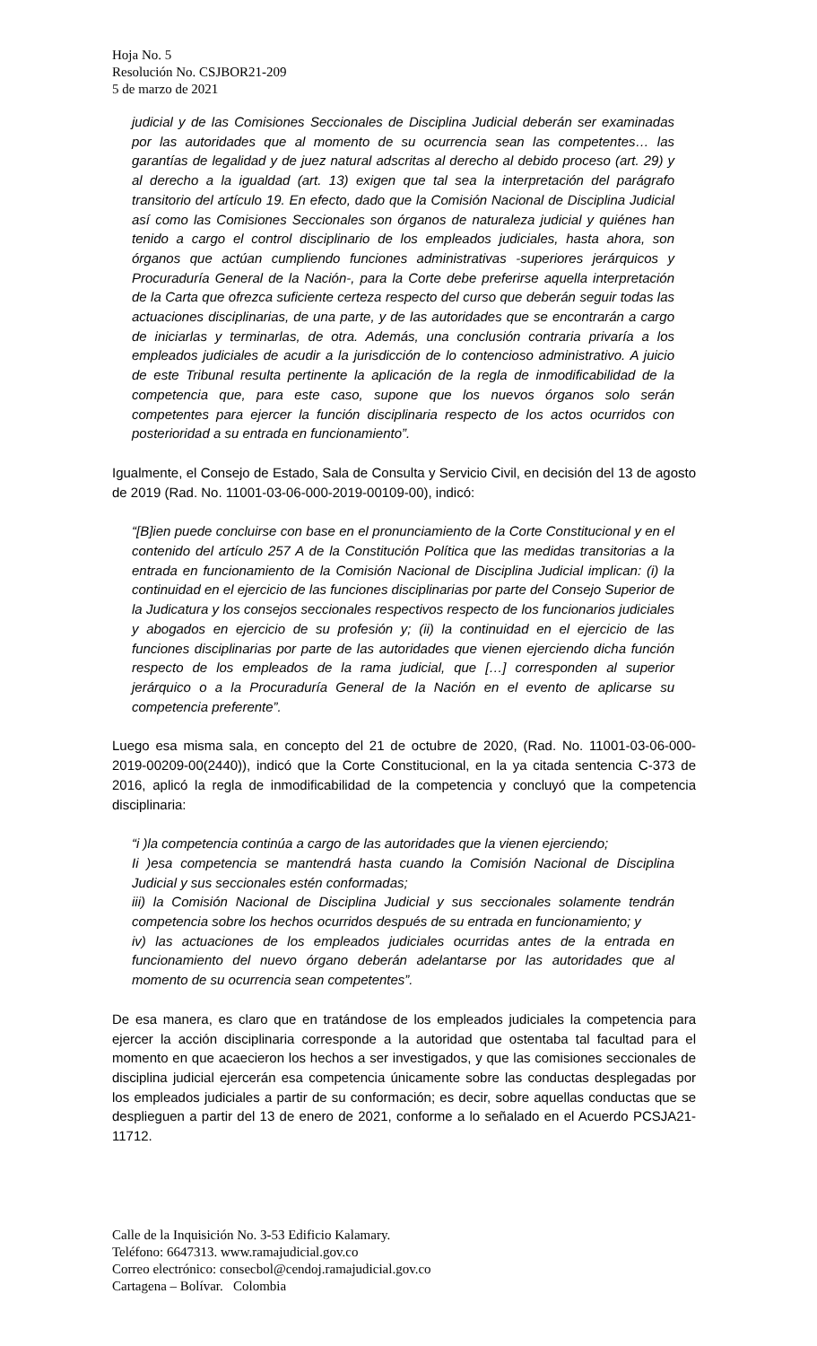Hoja No. 5
Resolución No. CSJBOR21-209
5 de marzo de 2021
judicial y de las Comisiones Seccionales de Disciplina Judicial deberán ser examinadas por las autoridades que al momento de su ocurrencia sean las competentes… las garantías de legalidad y de juez natural adscritas al derecho al debido proceso (art. 29) y al derecho a la igualdad (art. 13) exigen que tal sea la interpretación del parágrafo transitorio del artículo 19. En efecto, dado que la Comisión Nacional de Disciplina Judicial así como las Comisiones Seccionales son órganos de naturaleza judicial y quiénes han tenido a cargo el control disciplinario de los empleados judiciales, hasta ahora, son órganos que actúan cumpliendo funciones administrativas -superiores jerárquicos y Procuraduría General de la Nación-, para la Corte debe preferirse aquella interpretación de la Carta que ofrezca suficiente certeza respecto del curso que deberán seguir todas las actuaciones disciplinarias, de una parte, y de las autoridades que se encontrarán a cargo de iniciarlas y terminarlas, de otra. Además, una conclusión contraria privaría a los empleados judiciales de acudir a la jurisdicción de lo contencioso administrativo. A juicio de este Tribunal resulta pertinente la aplicación de la regla de inmodificabilidad de la competencia que, para este caso, supone que los nuevos órganos solo serán competentes para ejercer la función disciplinaria respecto de los actos ocurridos con posterioridad a su entrada en funcionamiento”.
Igualmente, el Consejo de Estado, Sala de Consulta y Servicio Civil, en decisión del 13 de agosto de 2019 (Rad. No. 11001-03-06-000-2019-00109-00), indicó:
“[B]ien puede concluirse con base en el pronunciamiento de la Corte Constitucional y en el contenido del artículo 257 A de la Constitución Política que las medidas transitorias a la entrada en funcionamiento de la Comisión Nacional de Disciplina Judicial implican: (i) la continuidad en el ejercicio de las funciones disciplinarias por parte del Consejo Superior de la Judicatura y los consejos seccionales respectivos respecto de los funcionarios judiciales y abogados en ejercicio de su profesión y; (ii) la continuidad en el ejercicio de las funciones disciplinarias por parte de las autoridades que vienen ejerciendo dicha función respecto de los empleados de la rama judicial, que […] corresponden al superior jerárquico o a la Procuraduría General de la Nación en el evento de aplicarse su competencia preferente”.
Luego esa misma sala, en concepto del 21 de octubre de 2020, (Rad. No. 11001-03-06-000-2019-00209-00(2440)), indicó que la Corte Constitucional, en la ya citada sentencia C-373 de 2016, aplicó la regla de inmodificabilidad de la competencia y concluyó que la competencia disciplinaria:
“i )la competencia continúa a cargo de las autoridades que la vienen ejerciendo;
Ii )esa competencia se mantendrá hasta cuando la Comisión Nacional de Disciplina Judicial y sus seccionales estén conformadas;
iii) la Comisión Nacional de Disciplina Judicial y sus seccionales solamente tendrán competencia sobre los hechos ocurridos después de su entrada en funcionamiento; y
iv) las actuaciones de los empleados judiciales ocurridas antes de la entrada en funcionamiento del nuevo órgano deberán adelantarse por las autoridades que al momento de su ocurrencia sean competentes”.
De esa manera, es claro que en tratándose de los empleados judiciales la competencia para ejercer la acción disciplinaria corresponde a la autoridad que ostentaba tal facultad para el momento en que acaecieron los hechos a ser investigados, y que las comisiones seccionales de disciplina judicial ejercerán esa competencia únicamente sobre las conductas desplegadas por los empleados judiciales a partir de su conformación; es decir, sobre aquellas conductas que se desplieguen a partir del 13 de enero de 2021, conforme a lo señalado en el Acuerdo PCSJA21-11712.
Calle de la Inquisición No. 3-53 Edificio Kalamary.
Teléfono: 6647313. www.ramajudicial.gov.co
Correo electrónico: consecbol@cendoj.ramajudicial.gov.co
Cartagena – Bolívar. Colombia